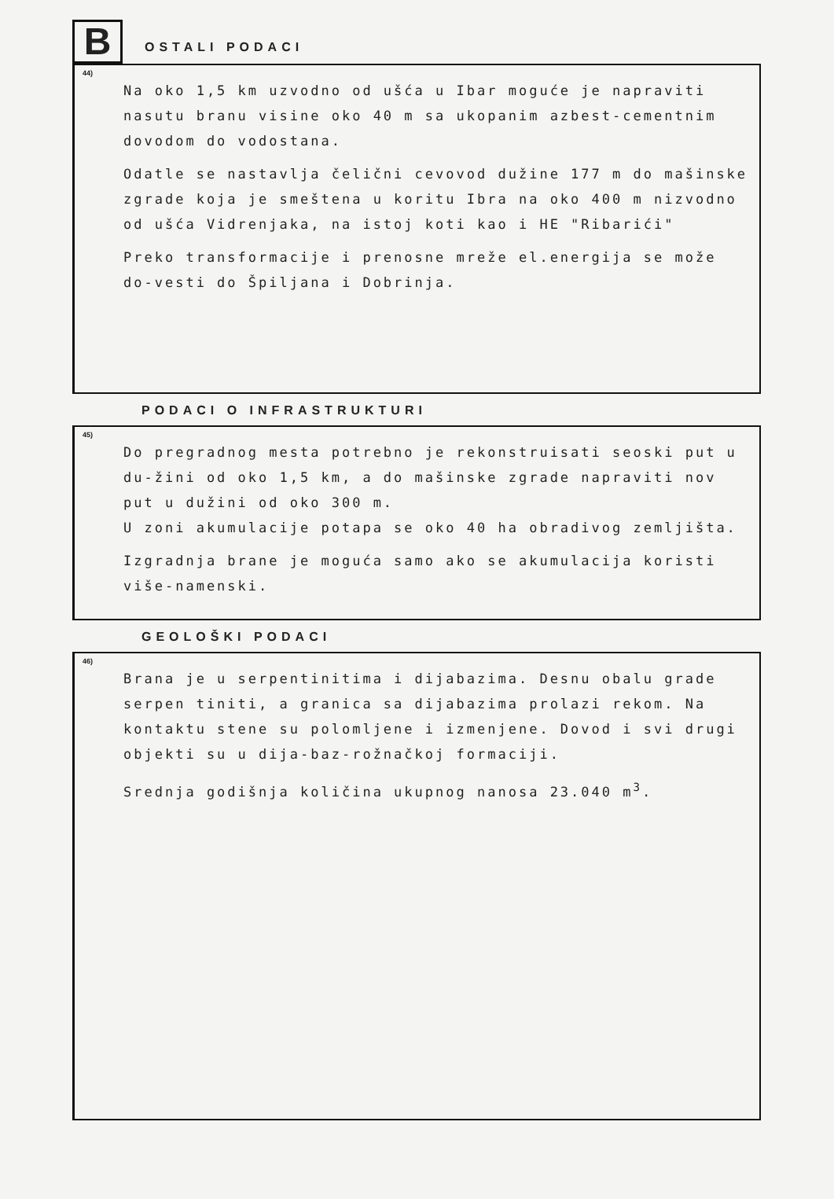B
OSTALI PODACI
44)
Na oko 1,5 km uzvodno od ušća u Ibar moguće je napraviti nasutu branu visine oko 40 m sa ukopanim azbest-cementnim dovodom do vodostana.
Odatle se nastavlja čelični cevovod dužine 177 m do mašinske zgrade koja je smeštena u koritu Ibra na oko 400 m nizvodno od ušća Vidrenjaka, na istoj koti kao i HE "Ribarići"
Preko transformacije i prenosne mreže el.energija se može do-vesti do Špiljana i Dobrinja.
PODACI O INFRASTRUKTURI
45)
Do pregradnog mesta potrebno je rekonstruisati seoski put u du-žini od oko 1,5 km, a do mašinske zgrade napraviti nov put u dužini od oko 300 m.
U zoni akumulacije potapa se oko 40 ha obradivog zemljišta.
Izgradnja brane je moguća samo ako se akumulacija koristi više-namenski.
GEOLOŠKI PODACI
46)
Brana je u serpentinitima i dijabazima. Desnu obalu grade serpen tiniti, a granica sa dijabazima prolazi rekom. Na kontaktu stene su polomljene i izmenjene. Dovod i svi drugi objekti su u dija-baz-rožnačkoj formaciji.
Srednja godišnja količina ukupnog nanosa 23.040 m<sup>3</sup>.